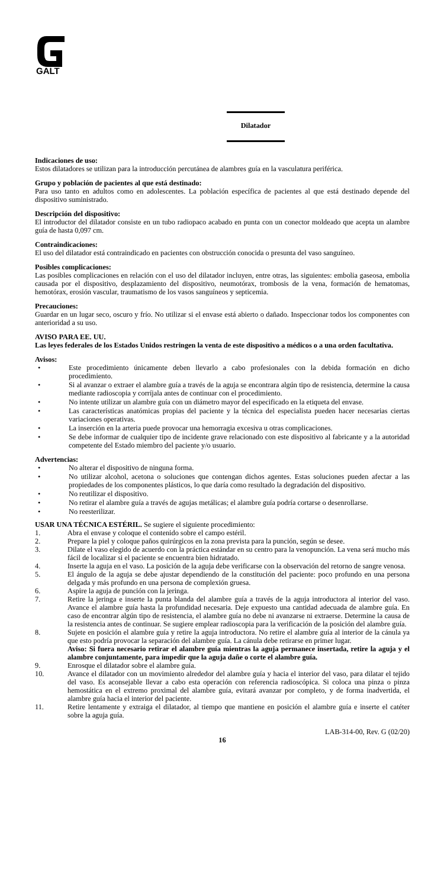GALT
Dilatador
Indicaciones de uso:
Estos dilatadores se utilizan para la introducción percutánea de alambres guía en la vasculatura periférica.
Grupo y población de pacientes al que está destinado:
Para uso tanto en adultos como en adolescentes. La población específica de pacientes al que está destinado depende del dispositivo suministrado.
Descripción del dispositivo:
El introductor del dilatador consiste en un tubo radiopaco acabado en punta con un conector moldeado que acepta un alambre guía de hasta 0,097 cm.
Contraindicaciones:
El uso del dilatador está contraindicado en pacientes con obstrucción conocida o presunta del vaso sanguíneo.
Posibles complicaciones:
Las posibles complicaciones en relación con el uso del dilatador incluyen, entre otras, las siguientes: embolia gaseosa, embolia causada por el dispositivo, desplazamiento del dispositivo, neumotórax, trombosis de la vena, formación de hematomas, hemotórax, erosión vascular, traumatismo de los vasos sanguíneos y septicemia.
Precauciones:
Guardar en un lugar seco, oscuro y frío. No utilizar si el envase está abierto o dañado. Inspeccionar todos los componentes con anterioridad a su uso.
AVISO PARA EE. UU.
Las leyes federales de los Estados Unidos restringen la venta de este dispositivo a médicos o a una orden facultativa.
Avisos:
• Este procedimiento únicamente deben llevarlo a cabo profesionales con la debida formación en dicho procedimiento.
• Si al avanzar o extraer el alambre guía a través de la aguja se encontrara algún tipo de resistencia, determine la causa mediante radioscopia y corríjala antes de continuar con el procedimiento.
• No intente utilizar un alambre guía con un diámetro mayor del especificado en la etiqueta del envase.
• Las características anatómicas propias del paciente y la técnica del especialista pueden hacer necesarias ciertas variaciones operativas.
• La inserción en la arteria puede provocar una hemorragia excesiva u otras complicaciones.
• Se debe informar de cualquier tipo de incidente grave relacionado con este dispositivo al fabricante y a la autoridad competente del Estado miembro del paciente y/o usuario.
Advertencias:
• No alterar el dispositivo de ninguna forma.
• No utilizar alcohol, acetona o soluciones que contengan dichos agentes. Estas soluciones pueden afectar a las propiedades de los componentes plásticos, lo que daría como resultado la degradación del dispositivo.
• No reutilizar el dispositivo.
• No retirar el alambre guía a través de agujas metálicas; el alambre guía podría cortarse o desenrollarse.
• No reesterilizar.
USAR UNA TÉCNICA ESTÉRIL. Se sugiere el siguiente procedimiento:
1. Abra el envase y coloque el contenido sobre el campo estéril.
2. Prepare la piel y coloque paños quirúrgicos en la zona prevista para la punción, según se desee.
3. Dilate el vaso elegido de acuerdo con la práctica estándar en su centro para la venopunción. La vena será mucho más fácil de localizar si el paciente se encuentra bien hidratado.
4. Inserte la aguja en el vaso. La posición de la aguja debe verificarse con la observación del retorno de sangre venosa.
5. El ángulo de la aguja se debe ajustar dependiendo de la constitución del paciente: poco profundo en una persona delgada y más profundo en una persona de complexión gruesa.
6. Aspire la aguja de punción con la jeringa.
7. Retire la jeringa e inserte la punta blanda del alambre guía a través de la aguja introductora al interior del vaso. Avance el alambre guía hasta la profundidad necesaria. Deje expuesto una cantidad adecuada de alambre guía. En caso de encontrar algún tipo de resistencia, el alambre guía no debe ni avanzarse ni extraerse. Determine la causa de la resistencia antes de continuar. Se sugiere emplear radioscopia para la verificación de la posición del alambre guía.
8. Sujete en posición el alambre guía y retire la aguja introductora. No retire el alambre guía al interior de la cánula ya que esto podría provocar la separación del alambre guía. La cánula debe retirarse en primer lugar.
Aviso: Si fuera necesario retirar el alambre guía mientras la aguja permanece insertada, retire la aguja y el alambre conjuntamente, para impedir que la aguja dañe o corte el alambre guía.
9. Enrosque el dilatador sobre el alambre guía.
10. Avance el dilatador con un movimiento alrededor del alambre guía y hacia el interior del vaso, para dilatar el tejido del vaso. Es aconsejable llevar a cabo esta operación con referencia radioscópica. Si coloca una pinza o pinza hemostática en el extremo proximal del alambre guía, evitará avanzar por completo, y de forma inadvertida, el alambre guía hacia el interior del paciente.
11. Retire lentamente y extraiga el dilatador, al tiempo que mantiene en posición el alambre guía e inserte el catéter sobre la aguja guía.
LAB-314-00, Rev. G (02/20)
16